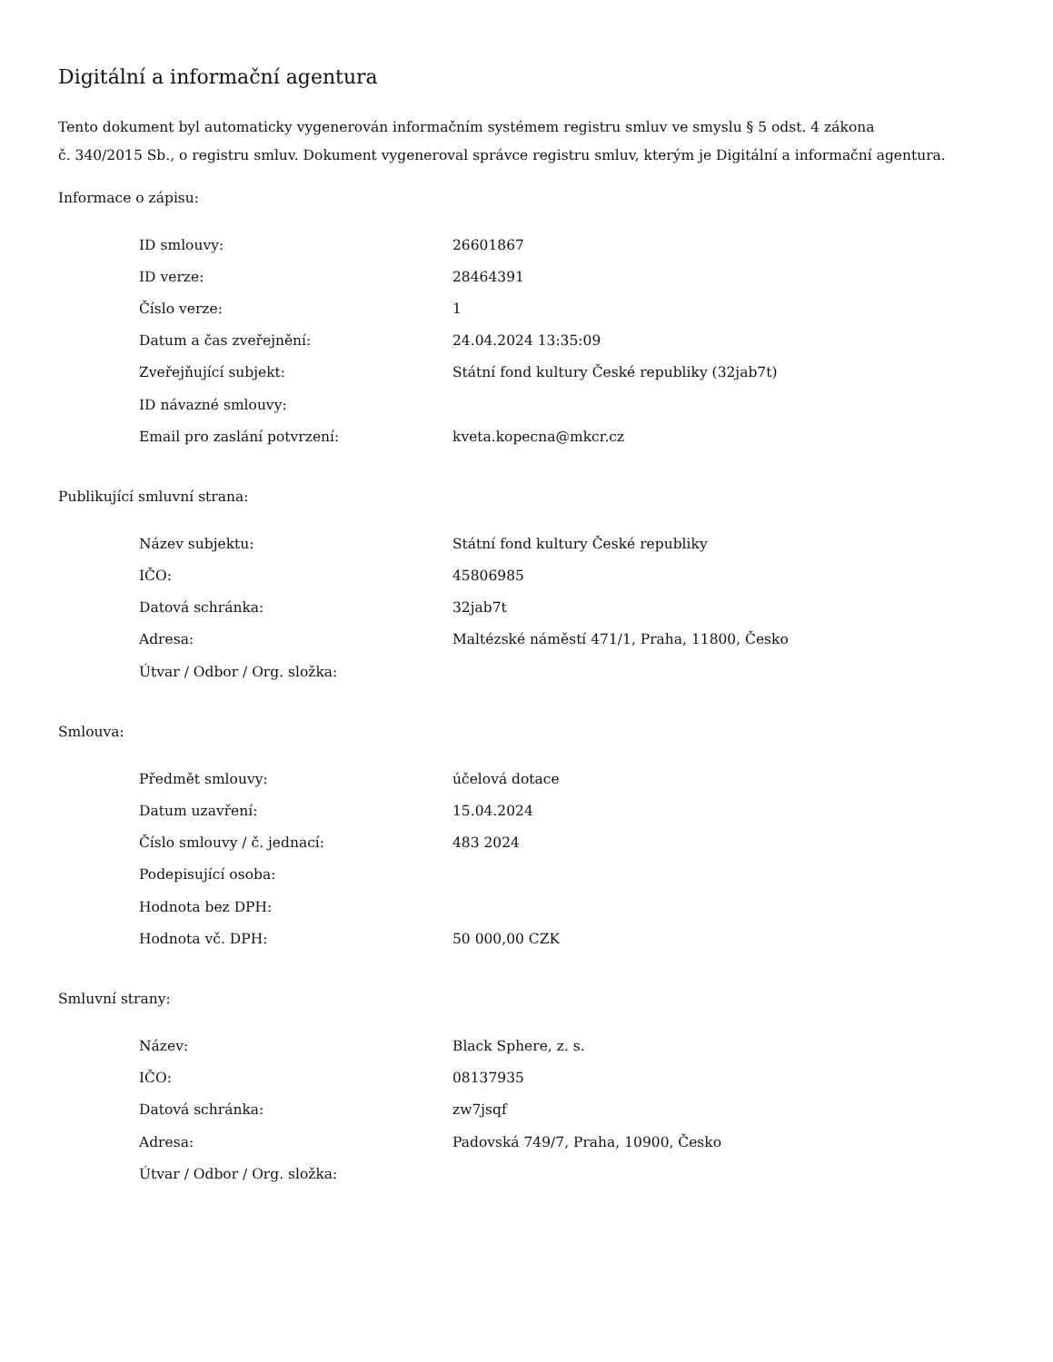Digitální a informační agentura
Tento dokument byl automaticky vygenerován informačním systémem registru smluv ve smyslu § 5 odst. 4 zákona
č. 340/2015 Sb., o registru smluv. Dokument vygeneroval správce registru smluv, kterým je Digitální a informační agentura.
Informace o zápisu:
| ID smlouvy: | 26601867 |
| ID verze: | 28464391 |
| Číslo verze: | 1 |
| Datum a čas zveřejnění: | 24.04.2024 13:35:09 |
| Zveřejňující subjekt: | Státní fond kultury České republiky (32jab7t) |
| ID návazné smlouvy: | |
| Email pro zaslání potvrzení: | kveta.kopecna@mkcr.cz |
Publikující smluvní strana:
| Název subjektu: | Státní fond kultury České republiky |
| IČO: | 45806985 |
| Datová schránka: | 32jab7t |
| Adresa: | Maltézské náměstí 471/1, Praha, 11800, Česko |
| Útvar / Odbor / Org. složka: | |
Smlouva:
| Předmět smlouvy: | účelová dotace |
| Datum uzavření: | 15.04.2024 |
| Číslo smlouvy / č. jednací: | 483 2024 |
| Podepisující osoba: | |
| Hodnota bez DPH: | |
| Hodnota vč. DPH: | 50 000,00 CZK |
Smluvní strany:
| Název: | Black Sphere, z. s. |
| IČO: | 08137935 |
| Datová schránka: | zw7jsqf |
| Adresa: | Padovská 749/7, Praha, 10900, Česko |
| Útvar / Odbor / Org. složka: | |